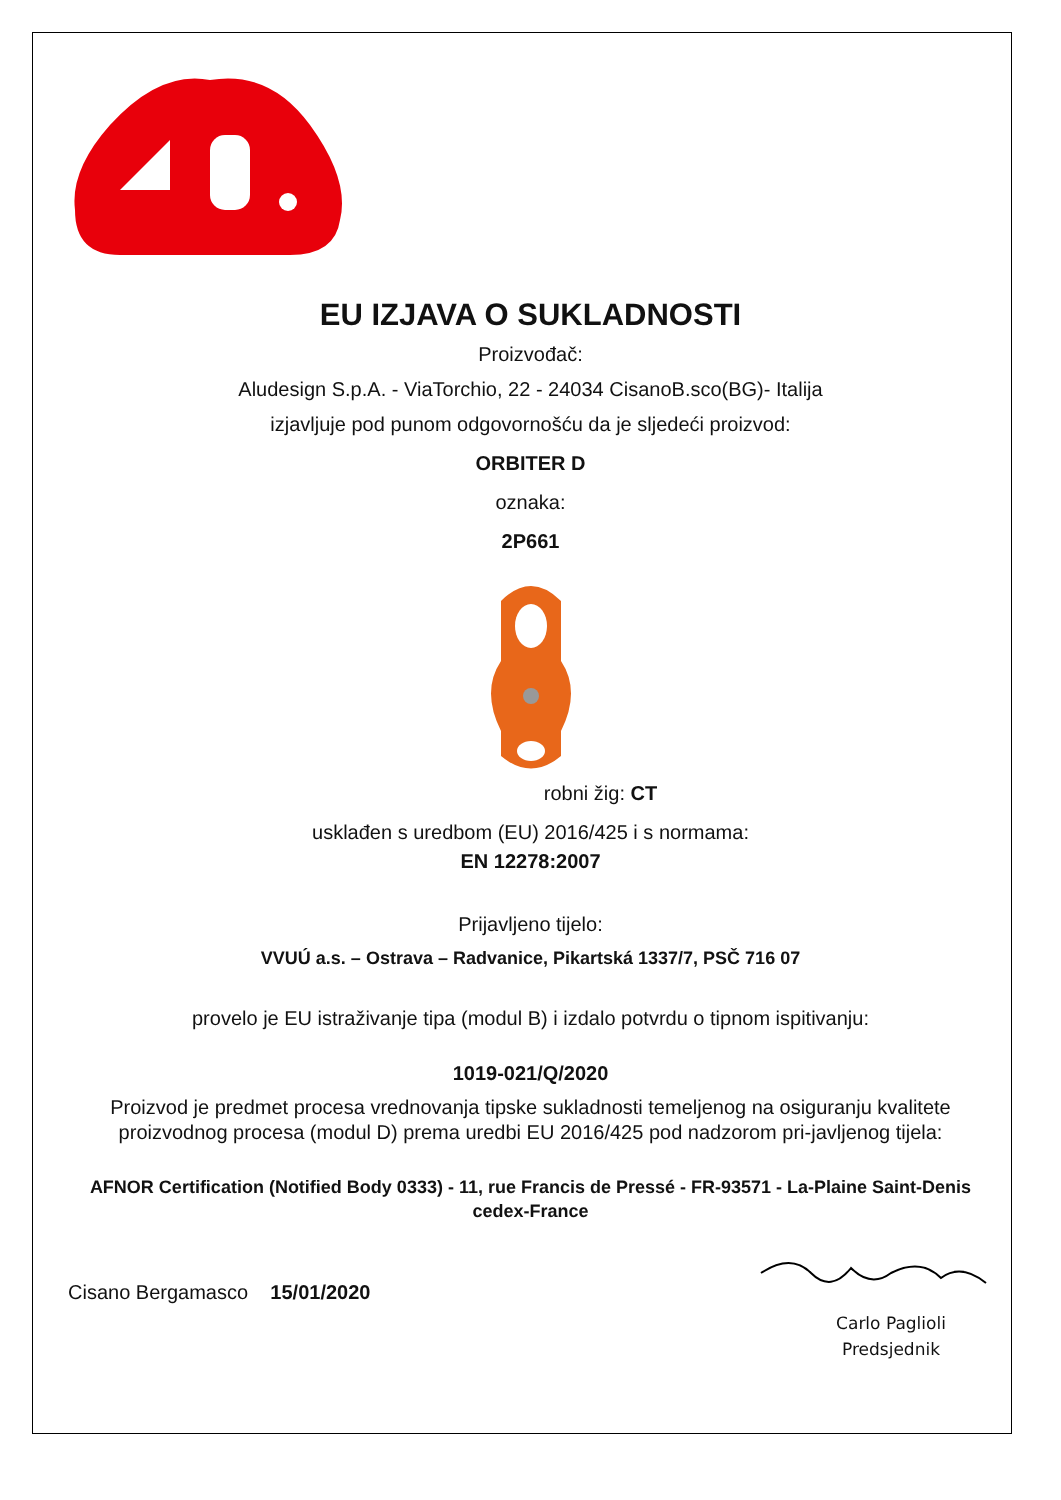EU IZJAVA O SUKLADNOSTI
Proizvođač:
Aludesign S.p.A. - ViaTorchio, 22 - 24034 CisanoB.sco(BG)- Italija
izjavljuje pod punom odgovornošću da je sljedeći proizvod:
ORBITER D
oznaka:
2P661
robni žig: CT
usklađen s uredbom (EU) 2016/425 i s normama:
EN 12278:2007
Prijavljeno tijelo:
VVUÚ a.s. – Ostrava – Radvanice, Pikartská 1337/7, PSČ 716 07
provelo je EU istraživanje tipa (modul B) i izdalo potvrdu o tipnom ispitivanju:
1019-021/Q/2020
Proizvod je predmet procesa vrednovanja tipske sukladnosti temeljenog na osiguranju kvalitete proizvodnog procesa (modul D) prema uredbi EU 2016/425 pod nadzorom pri-javljenog tijela:
AFNOR Certification (Notified Body 0333) - 11, rue Francis de Pressé - FR-93571 - La-Plaine Saint-Denis cedex-France
Cisano Bergamasco 15/01/2020
Carlo Paglioli
Predsjednik